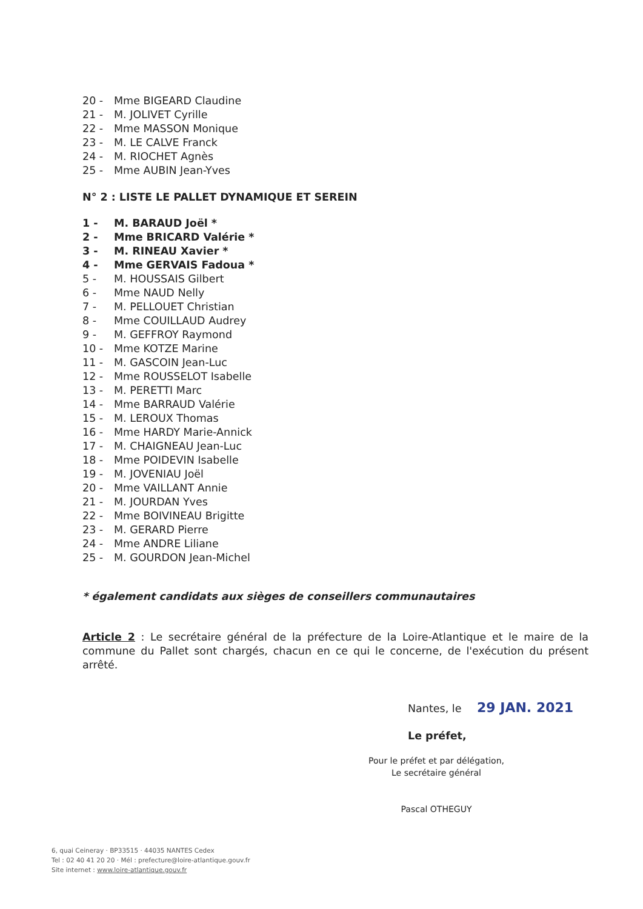20 - Mme BIGEARD Claudine
21 - M. JOLIVET Cyrille
22 - Mme MASSON Monique
23 - M. LE CALVE Franck
24 - M. RIOCHET Agnès
25 - Mme AUBIN Jean-Yves
N° 2 : LISTE LE PALLET DYNAMIQUE ET SEREIN
1 - M. BARAUD Joël *
2 - Mme BRICARD Valérie *
3 - M. RINEAU Xavier *
4 - Mme GERVAIS Fadoua *
5 - M. HOUSSAIS Gilbert
6 - Mme NAUD Nelly
7 - M. PELLOUET Christian
8 - Mme COUILLAUD Audrey
9 - M. GEFFROY Raymond
10 - Mme KOTZE Marine
11 - M. GASCOIN Jean-Luc
12 - Mme ROUSSELOT Isabelle
13 - M. PERETTI Marc
14 - Mme BARRAUD Valérie
15 - M. LEROUX Thomas
16 - Mme HARDY Marie-Annick
17 - M. CHAIGNEAU Jean-Luc
18 - Mme POIDEVIN Isabelle
19 - M. JOVENIAU Joël
20 - Mme VAILLANT Annie
21 - M. JOURDAN Yves
22 - Mme BOIVINEAU Brigitte
23 - M. GERARD Pierre
24 - Mme ANDRE Liliane
25 - M. GOURDON Jean-Michel
* également candidats aux sièges de conseillers communautaires
Article 2 : Le secrétaire général de la préfecture de la Loire-Atlantique et le maire de la commune du Pallet sont chargés, chacun en ce qui le concerne, de l'exécution du présent arrêté.
Nantes, le 29 JAN. 2021
Le préfet,
Pour le préfet et par délégation,
Le secrétaire général
Pascal OTHEGUY
6, quai Ceineray · BP33515 · 44035 NANTES Cedex
Tel : 02 40 41 20 20 · Mél : prefecture@loire-atlantique.gouv.fr
Site internet : www.loire-atlantique.gouv.fr